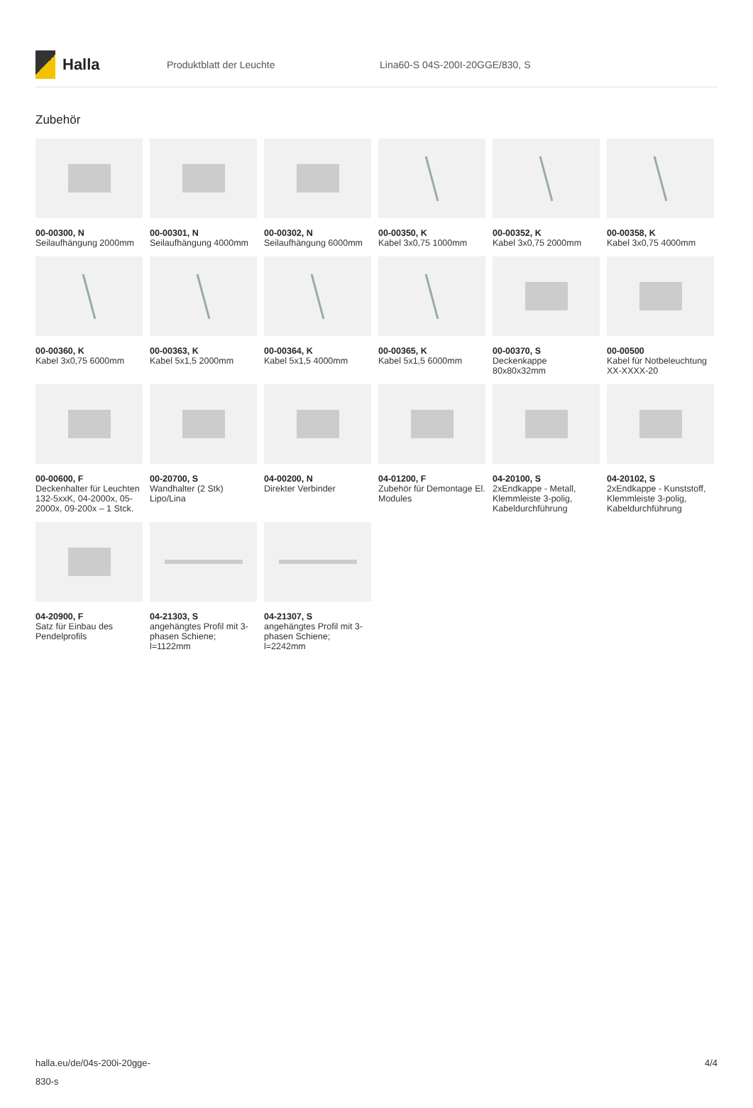Halla
Produktblatt der Leuchte Lina60-S 04S-200I-20GGE/830, S
Zubehör
00-00300, N
Seilaufhängung 2000mm
00-00301, N
Seilaufhängung 4000mm
00-00302, N
Seilaufhängung 6000mm
00-00350, K
Kabel 3x0,75 1000mm
00-00352, K
Kabel 3x0,75 2000mm
00-00358, K
Kabel 3x0,75 4000mm
00-00360, K
Kabel 3x0,75 6000mm
00-00363, K
Kabel 5x1,5 2000mm
00-00364, K
Kabel 5x1,5 4000mm
00-00365, K
Kabel 5x1,5 6000mm
00-00370, S
Deckenkappe 80x80x32mm
00-00500
Kabel für Notbeleuchtung XX-XXXX-20
00-00600, F
Deckenhalter für Leuchten 132-5xxK, 04-2000x, 05-2000x, 09-200x – 1 Stck.
00-20700, S
Wandhalter (2 Stk) Lipo/Lina
04-00200, N
Direkter Verbinder
04-01200, F
Zubehör für Demontage El. Modules
04-20100, S
2xEndkappe - Metall, Klemmleiste 3-polig, Kabeldurchführung
04-20102, S
2xEndkappe - Kunststoff, Klemmleiste 3-polig, Kabeldurchführung
04-20900, F
Satz für Einbau des Pendelprofils
04-21303, S
angehängtes Profil mit 3-phasen Schiene; l=1122mm
04-21307, S
angehängtes Profil mit 3-phasen Schiene; l=2242mm
halla.eu/de/04s-200i-20gge-
830-s
4/4